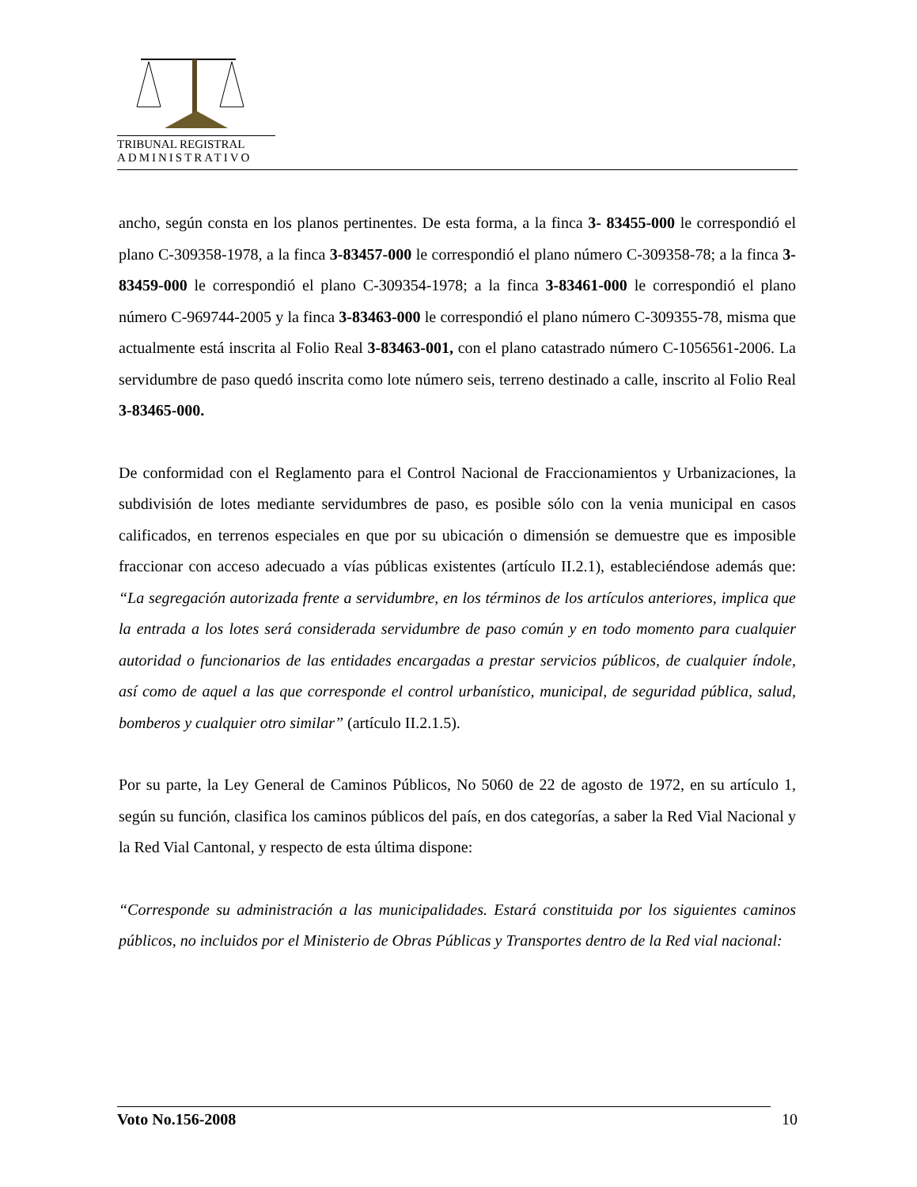TRIBUNAL REGISTRAL
ADMINISTRATIVO
ancho, según consta en los planos pertinentes. De esta forma, a la finca 3- 83455-000 le correspondió el plano C-309358-1978, a la finca 3-83457-000 le correspondió el plano número C-309358-78; a la finca 3-83459-000 le correspondió el plano C-309354-1978; a la finca 3-83461-000 le correspondió el plano número C-969744-2005 y la finca 3-83463-000 le correspondió el plano número C-309355-78, misma que actualmente está inscrita al Folio Real 3-83463-001, con el plano catastrado número C-1056561-2006. La servidumbre de paso quedó inscrita como lote número seis, terreno destinado a calle, inscrito al Folio Real 3-83465-000.
De conformidad con el Reglamento para el Control Nacional de Fraccionamientos y Urbanizaciones, la subdivisión de lotes mediante servidumbres de paso, es posible sólo con la venia municipal en casos calificados, en terrenos especiales en que por su ubicación o dimensión se demuestre que es imposible fraccionar con acceso adecuado a vías públicas existentes (artículo II.2.1), estableciéndose además que: “La segregación autorizada frente a servidumbre, en los términos de los artículos anteriores, implica que la entrada a los lotes será considerada servidumbre de paso común y en todo momento para cualquier autoridad o funcionarios de las entidades encargadas a prestar servicios públicos, de cualquier índole, así como de aquel a las que corresponde el control urbanístico, municipal, de seguridad pública, salud, bomberos y cualquier otro similar” (artículo II.2.1.5).
Por su parte, la Ley General de Caminos Públicos, No 5060 de 22 de agosto de 1972, en su artículo 1, según su función, clasifica los caminos públicos del país, en dos categorías, a saber la Red Vial Nacional y la Red Vial Cantonal, y respecto de esta última dispone:
“Corresponde su administración a las municipalidades. Estará constituida por los siguientes caminos públicos, no incluidos por el Ministerio de Obras Públicas y Transportes dentro de la Red vial nacional:
Voto No.156-2008 10